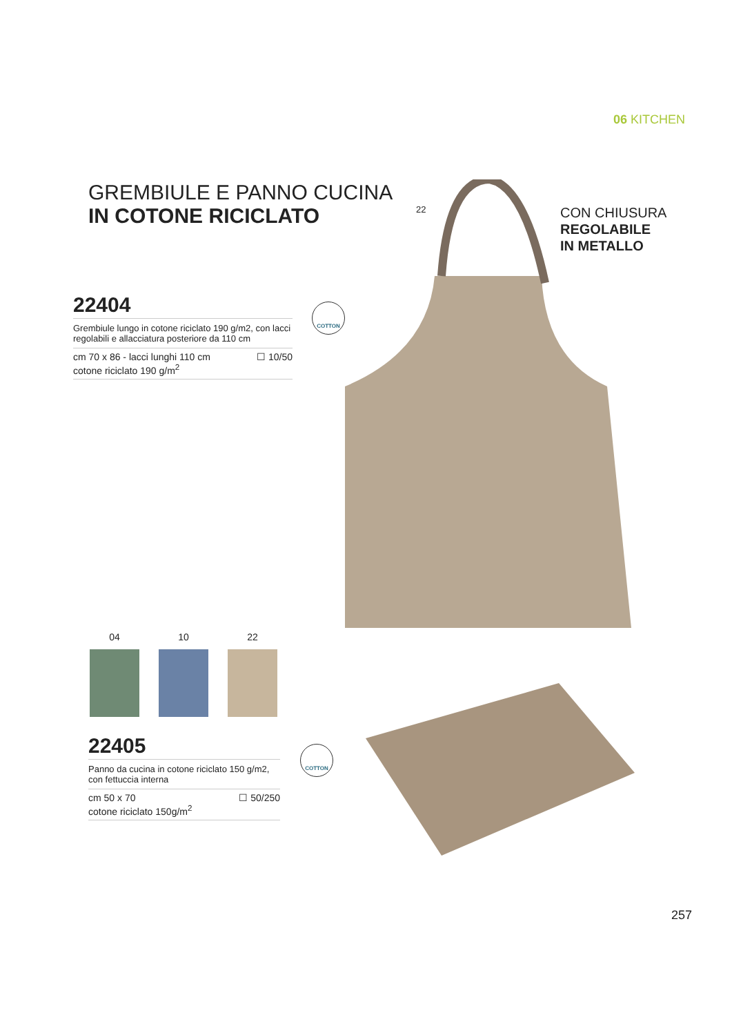06 KITCHEN
GREMBIULE E PANNO CUCINA
IN COTONE RICICLATO
22
CON CHIUSURA
REGOLABILE
IN METALLO
22404
Grembiule lungo in cotone riciclato 190 g/m2, con lacci regolabili e allacciatura posteriore da 110 cm
cm 70 x 86 - lacci lunghi 110 cm
cotone riciclato 190 g/m<sup>2</sup> ☐ 10/50
COTTON
04 10 22
22405
Panno da cucina in cotone riciclato 150 g/m2, con fettuccia interna
cm 50 x 70
cotone riciclato 150g/m<sup>2</sup> ☐ 50/250
COTTON
257